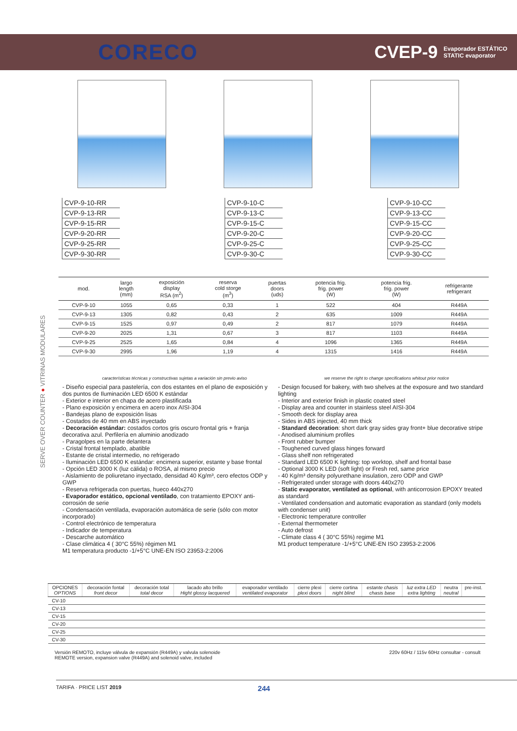CORECO
CVEP-9 Evaporador ESTÁTICO
STATIC evaporator
| CVP-9-10-RR |
| CVP-9-13-RR |
| CVP-9-15-RR |
| CVP-9-20-RR |
| CVP-9-25-RR |
| CVP-9-30-RR |
| CVP-9-10-C |
| CVP-9-13-C |
| CVP-9-15-C |
| CVP-9-20-C |
| CVP-9-25-C |
| CVP-9-30-C |
| CVP-9-10-CC |
| CVP-9-13-CC |
| CVP-9-15-CC |
| CVP-9-20-CC |
| CVP-9-25-CC |
| CVP-9-30-CC |
| mod. | largo length (mm) | exposición display RSA (m<sup>2</sup>) | reserva cold storge (m<sup>3</sup>) | puertas doors (uds) | potencia frig. frig. power (W) | potencia frig. frig. power (W) | refrigerante refrigerant |
| --- | --- | --- | --- | --- | --- | --- | --- |
| CVP-9-10 | 1055 | 0,65 | 0,33 | 1 | 522 | 404 | R449A |
| CVP-9-13 | 1305 | 0,82 | 0,43 | 2 | 635 | 1009 | R449A |
| CVP-9-15 | 1525 | 0,97 | 0,49 | 2 | 817 | 1079 | R449A |
| CVP-9-20 | 2025 | 1,31 | 0,67 | 3 | 817 | 1103 | R449A |
| CVP-9-25 | 2525 | 1,65 | 0,84 | 4 | 1096 | 1365 | R449A |
| CVP-9-30 | 2995 | 1,96 | 1,19 | 4 | 1315 | 1416 | R449A |
SERVE OVER COUNTER ● VITRINAS MODULARES
características técnicas y constructivas sujetas a variación sin previo aviso we reserve the right to change specifications whitout prior notice
- Diseño especial para pastelería, con dos estantes en el plano de exposición y dos puntos de Iluminación LED 6500 K estándar
- Exterior e interior en chapa de acero plastificada
- Plano exposición y encimera en acero inox AISI-304
- Bandejas plano de exposición lisas
- Costados de 40 mm en ABS inyectado
- Decoración estándar: costados cortos gris oscuro frontal gris + franja decorativa azul. Perfilería en aluminio anodizado
- Paragolpes en la parte delantera
- Cristal frontal templado, abatible
- Estante de cristal intermedio, no refrigerado
- Iluminación LED 6500 K estándar: encimera superior, estante y base frontal
- Opción LED 3000 K (luz cálida) o ROSA, al mismo precio
- Aislamiento de poliuretano inyectado, densidad 40 Kg/m³, cero efectos ODP y GWP
- Reserva refrigerada con puertas, hueco 440x270
- Evaporador estático, opcional ventilado, con tratamiento EPOXY anti-corrosión de serie
- Condensación ventilada, evaporación automática de serie (sólo con motor incorporado)
- Control electrónico de temperatura
- Indicador de temperatura
- Descarche automático
- Clase climática 4 ( 30°C 55%) régimen M1
M1 temperatura producto -1/+5°C UNE-EN ISO 23953-2:2006
- Design focused for bakery, with two shelves at the exposure and two standard lighting
- Interior and exterior finish in plastic coated steel
- Display area and counter in stainless steel AISI-304
- Smooth deck for display area
- Sides in ABS injected, 40 mm thick
- Standard decoration: short dark gray sides gray front+ blue decorative stripe
- Anodised aluminium profiles
- Front rubber bumper
- Toughened curved glass hinges forward
- Glass shelf non refrigerated
- Standard LED 6500 K lighting: top worktop, shelf and frontal base
- Optional 3000 K LED (soft light) or Fresh red, same price
- 40 Kg/m³ density polyurethane insulation, zero ODP and GWP
- Refrigerated under storage with doors 440x270
- Static evaporator, ventilated as optional, with anticorrosion EPOXY treated as standard
- Ventilated condensation and automatic evaporation as standard (only models with condenser unit)
- Electronic temperature controller
- External thermometer
- Auto defrost
- Climate class 4 ( 30°C 55%) regime M1
M1 product temperature -1/+5°C UNE-EN ISO 23953-2:2006
| OPCIONES OPTIONS | decoración fontal front decor | decoración total total decor | lacado alto brillo Hight glossy lacquered | evaporador ventilado ventilated evaporator | cierre plexi plexi doors | cierre cortina night blind | estante chasis chasis base | luz extra LED extra lighting | neutra neutral | pre-inst. |
| --- | --- | --- | --- | --- | --- | --- | --- | --- | --- | --- |
| CV-10 | | | | | | | | | | |
| CV-13 | | | | | | | | | | |
| CV-15 | | | | | | | | | | |
| CV-20 | | | | | | | | | | |
| CV-25 | | | | | | | | | | |
| CV-30 | | | | | | | | | | |
Versión REMOTO, incluye válvula de expansión (R449A) y valvula solenoide
REMOTE version, expansion valve (R449A) and solenoid valve, included 220v 60Hz / 115v 60Hz consultar - consult
TARIFA · PRICE LIST 2019 244